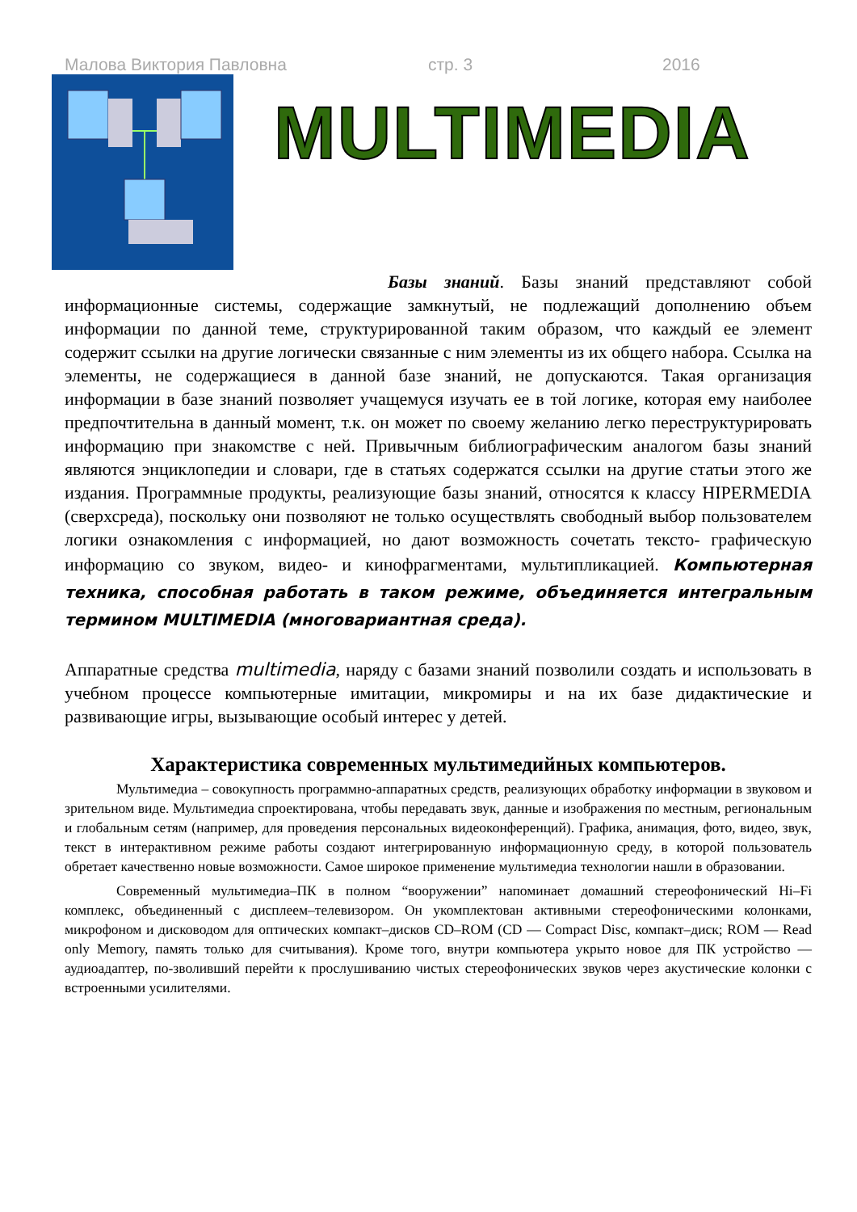Малова Виктория Павловна стр. 3 2016
MULTIMEDIA
Базы знаний. Базы знаний представляют собой информационные системы, содержащие замкнутый, не подлежащий дополнению объем информации по данной теме, структурированной таким образом, что каждый ее элемент содержит ссылки на другие логически связанные с ним элементы из их общего набора. Ссылка на элементы, не содержащиеся в данной базе знаний, не допускаются. Такая организация информации в базе знаний позволяет учащемуся изучать ее в той логике, которая ему наиболее предпочтительна в данный момент, т.к. он может по своему желанию легко переструктурировать информацию при знакомстве с ней. Привычным библиографическим аналогом базы знаний являются энциклопедии и словари, где в статьях содержатся ссылки на другие статьи этого же издания. Программные продукты, реализующие базы знаний, относятся к классу HIPERMEDIA (сверхсреда), поскольку они позволяют не только осуществлять свободный выбор пользователем логики ознакомления с информацией, но дают возможность сочетать тексто- графическую информацию со звуком, видео- и кинофрагментами, мультипликацией. Компьютерная техника, способная работать в таком режиме, объединяется интегральным термином MULTIMEDIA (многовариантная среда).
Аппаратные средства multimedia, наряду с базами знаний позволили создать и использовать в учебном процессе компьютерные имитации, микромиры и на их базе дидактические и развивающие игры, вызывающие особый интерес у детей.
Характеристика современных мультимедийных компьютеров.
Мультимедиа – совокупность программно-аппаратных средств, реализующих обработку информации в звуковом и зрительном виде. Мультимедиа спроектирована, чтобы передавать звук, данные и изображения по местным, региональным и глобальным сетям (например, для проведения персональных видеоконференций). Графика, анимация, фото, видео, звук, текст в интерактивном режиме работы создают интегрированную информационную среду, в которой пользователь обретает качественно новые возможности. Самое широкое применение мультимедиа технологии нашли в образовании.
Современный мультимедиа–ПК в полном “вооружении” напоминает домашний стереофонический Hi–Fi комплекс, объединенный с дисплеем–телевизором. Он укомплектован активными стереофоническими колонками, микрофоном и дисководом для оптических компакт–дисков CD–ROM (CD — Compact Disc, компакт–диск; ROM — Read only Memory, память только для считывания). Кроме того, внутри компьютера укрыто новое для ПК устройство — аудиоадаптер, по-зволивший перейти к прослушиванию чистых стереофонических звуков через акустические колонки с встроенными усилителями.